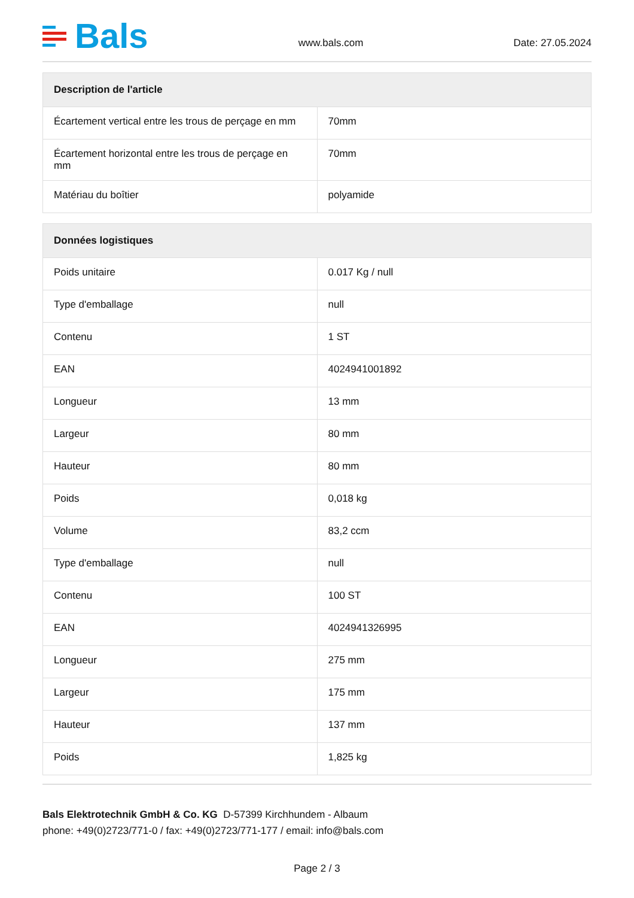Bals
www.bals.com
Date: 27.05.2024
| Description de l'article | |
| --- | --- |
| Écartement vertical entre les trous de perçage en mm | 70mm |
| Écartement horizontal entre les trous de perçage en mm | 70mm |
| Matériau du boîtier | polyamide |
| Données logistiques | |
| --- | --- |
| Poids unitaire | 0.017 Kg / null |
| Type d'emballage | null |
| Contenu | 1 ST |
| EAN | 4024941001892 |
| Longueur | 13 mm |
| Largeur | 80 mm |
| Hauteur | 80 mm |
| Poids | 0,018 kg |
| Volume | 83,2 ccm |
| Type d'emballage | null |
| Contenu | 100 ST |
| EAN | 4024941326995 |
| Longueur | 275 mm |
| Largeur | 175 mm |
| Hauteur | 137 mm |
| Poids | 1,825 kg |
Bals Elektrotechnik GmbH & Co. KG D-57399 Kirchhundem - Albaum
phone: +49(0)2723/771-0 / fax: +49(0)2723/771-177 / email: info@bals.com
Page 2 / 3